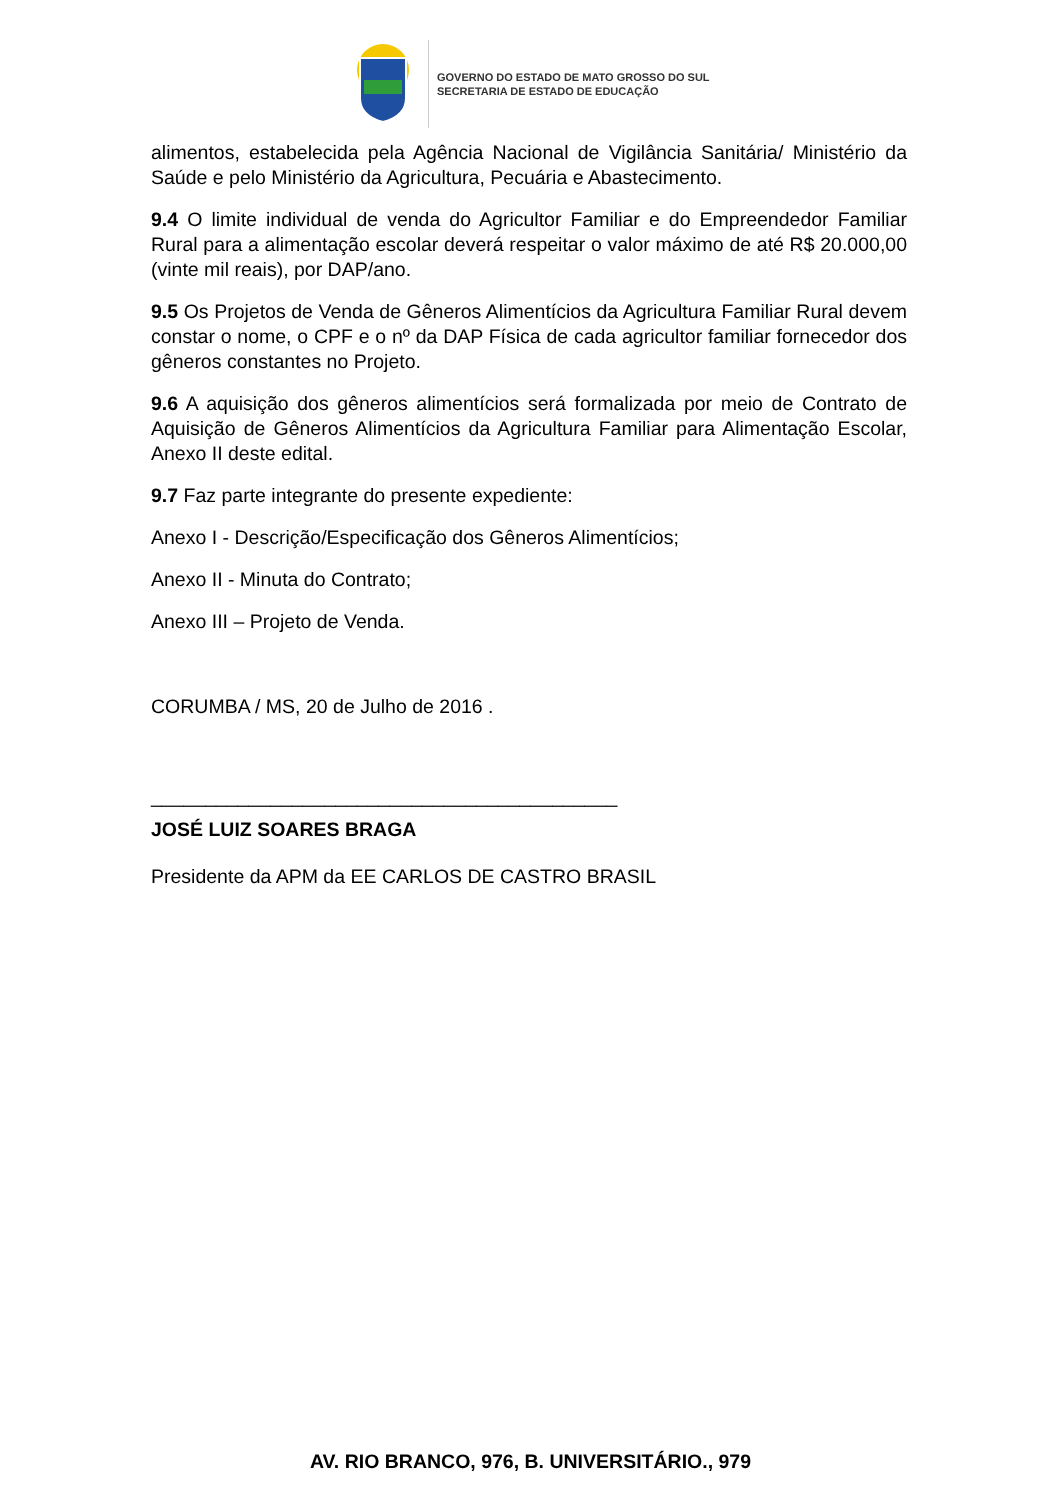GOVERNO DO ESTADO DE MATO GROSSO DO SUL
SECRETARIA DE ESTADO DE EDUCAÇÃO
alimentos, estabelecida pela Agência Nacional de Vigilância Sanitária/ Ministério da Saúde e pelo Ministério da Agricultura, Pecuária e Abastecimento.
9.4 O limite individual de venda do Agricultor Familiar e do Empreendedor Familiar Rural para a alimentação escolar deverá respeitar o valor máximo de até R$ 20.000,00 (vinte mil reais), por DAP/ano.
9.5 Os Projetos de Venda de Gêneros Alimentícios da Agricultura Familiar Rural devem constar o nome, o CPF e o nº da DAP Física de cada agricultor familiar fornecedor dos gêneros constantes no Projeto.
9.6 A aquisição dos gêneros alimentícios será formalizada por meio de Contrato de Aquisição de Gêneros Alimentícios da Agricultura Familiar para Alimentação Escolar, Anexo II deste edital.
9.7 Faz parte integrante do presente expediente:
Anexo I - Descrição/Especificação dos Gêneros Alimentícios;
Anexo II - Minuta do Contrato;
Anexo III – Projeto de Venda.
CORUMBA / MS, 20 de Julho de 2016 .
___________________________________________
JOSÉ LUIZ SOARES BRAGA
Presidente da APM da EE CARLOS DE CASTRO BRASIL
AV. RIO BRANCO, 976, B. UNIVERSITÁRIO., 979